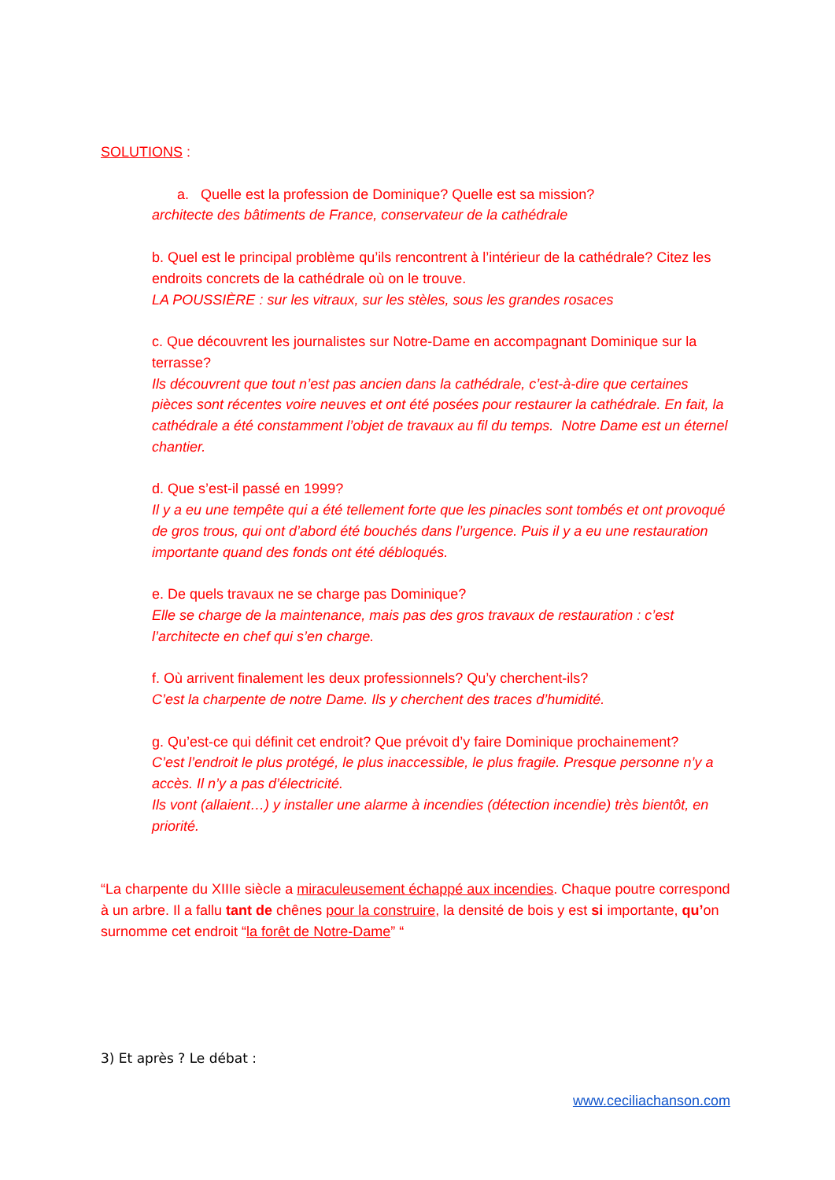SOLUTIONS :
a. Quelle est la profession de Dominique? Quelle est sa mission?
architecte des bâtiments de France, conservateur de la cathédrale
b. Quel est le principal problème qu’ils rencontrent à l’intérieur de la cathédrale? Citez les endroits concrets de la cathédrale où on le trouve.
LA POUSSIÈRE : sur les vitraux, sur les stèles, sous les grandes rosaces
c. Que découvrent les journalistes sur Notre-Dame en accompagnant Dominique sur la terrasse?
Ils découvrent que tout n’est pas ancien dans la cathédrale, c’est-à-dire que certaines pièces sont récentes voire neuves et ont été posées pour restaurer la cathédrale. En fait, la cathédrale a été constamment l’objet de travaux au fil du temps. Notre Dame est un éternel chantier.
d. Que s’est-il passé en 1999?
Il y a eu une tempête qui a été tellement forte que les pinacles sont tombés et ont provoqué de gros trous, qui ont d’abord été bouchés dans l’urgence. Puis il y a eu une restauration importante quand des fonds ont été débloqués.
e. De quels travaux ne se charge pas Dominique?
Elle se charge de la maintenance, mais pas des gros travaux de restauration : c’est l’architecte en chef qui s’en charge.
f. Où arrivent finalement les deux professionnels? Qu’y cherchent-ils?
C’est la charpente de notre Dame. Ils y cherchent des traces d’humidité.
g. Qu’est-ce qui définit cet endroit? Que prévoit d’y faire Dominique prochainement?
C’est l’endroit le plus protégé, le plus inaccessible, le plus fragile. Presque personne n’y a accès. Il n’y a pas d’électricité.
Ils vont (allaient…) y installer une alarme à incendies (détection incendie) très bientôt, en priorité.
“La charpente du XIIIe siècle a miraculeusement échappé aux incendies. Chaque poutre correspond à un arbre. Il a fallu tant de chênes pour la construire, la densité de bois y est si importante, qu’on surnomme cet endroit “la forêt de Notre-Dame” “
3) Et après ? Le débat :
www.ceciliachanson.com